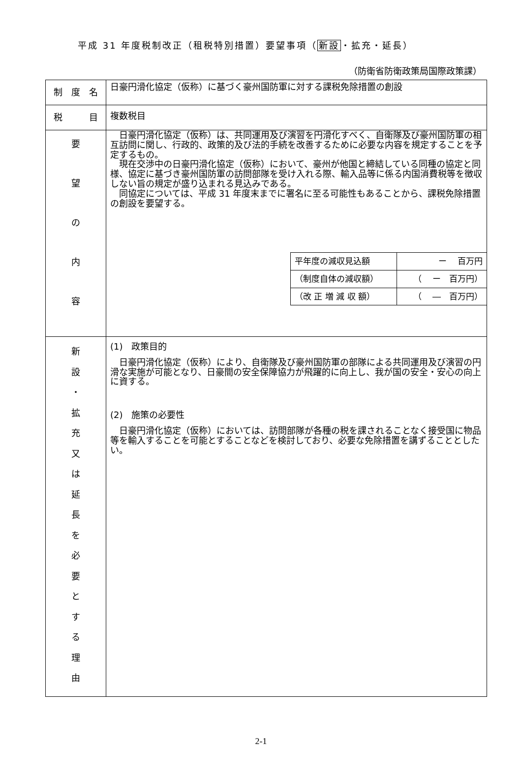平成 31 年度税制改正（租税特別措置）要望事項（新設・拡充・延長）
（防衛省防衛政策局国際政策課）
| 制 度 名 | 日豪円滑化協定（仮称）に基づく豪州国防軍に対する課税免除措置の創設 |
| 税 目 | 複数税目 |
| 要 望 の 内 容 | 日豪円滑化協定（仮称）は、共同運用及び演習を円滑化すべく、自衛隊及び豪州国防軍の相互訪問に関し、行政的、政策的及び法的手続を改善するために必要な内容を規定することを予定するもの。 現在交渉中の日豪円滑化協定（仮称）において、豪州が他国と締結している同種の協定と同様、協定に基づき豪州国防軍の訪問部隊を受け入れる際、輸入品等に係る内国消費税等を徴収しない旨の規定が盛り込まれる見込みである。 同協定については、平成 31 年度末までに署名に至る可能性もあることから、課税免除措置の創設を要望する。 / 平年度の減収見込額 / ー 百万円 / / （制度自体の減収額） / （ ー 百万円） / / （改 正 増 減 収 額） / （ ― 百万円） / |
| 新 設 ・ 拡 充 又 は 延 長 を 必 要 と す る 理 由 | (1) 政策目的 日豪円滑化協定（仮称）により、自衛隊及び豪州国防軍の部隊による共同運用及び演習の円滑な実施が可能となり、日豪間の安全保障協力が飛躍的に向上し、我が国の安全・安心の向上に資する。 (2) 施策の必要性 日豪円滑化協定（仮称）においては、訪問部隊が各種の税を課されることなく接受国に物品等を輸入することを可能とすることなどを検討しており、必要な免除措置を講ずることとしたい。 |
2-1